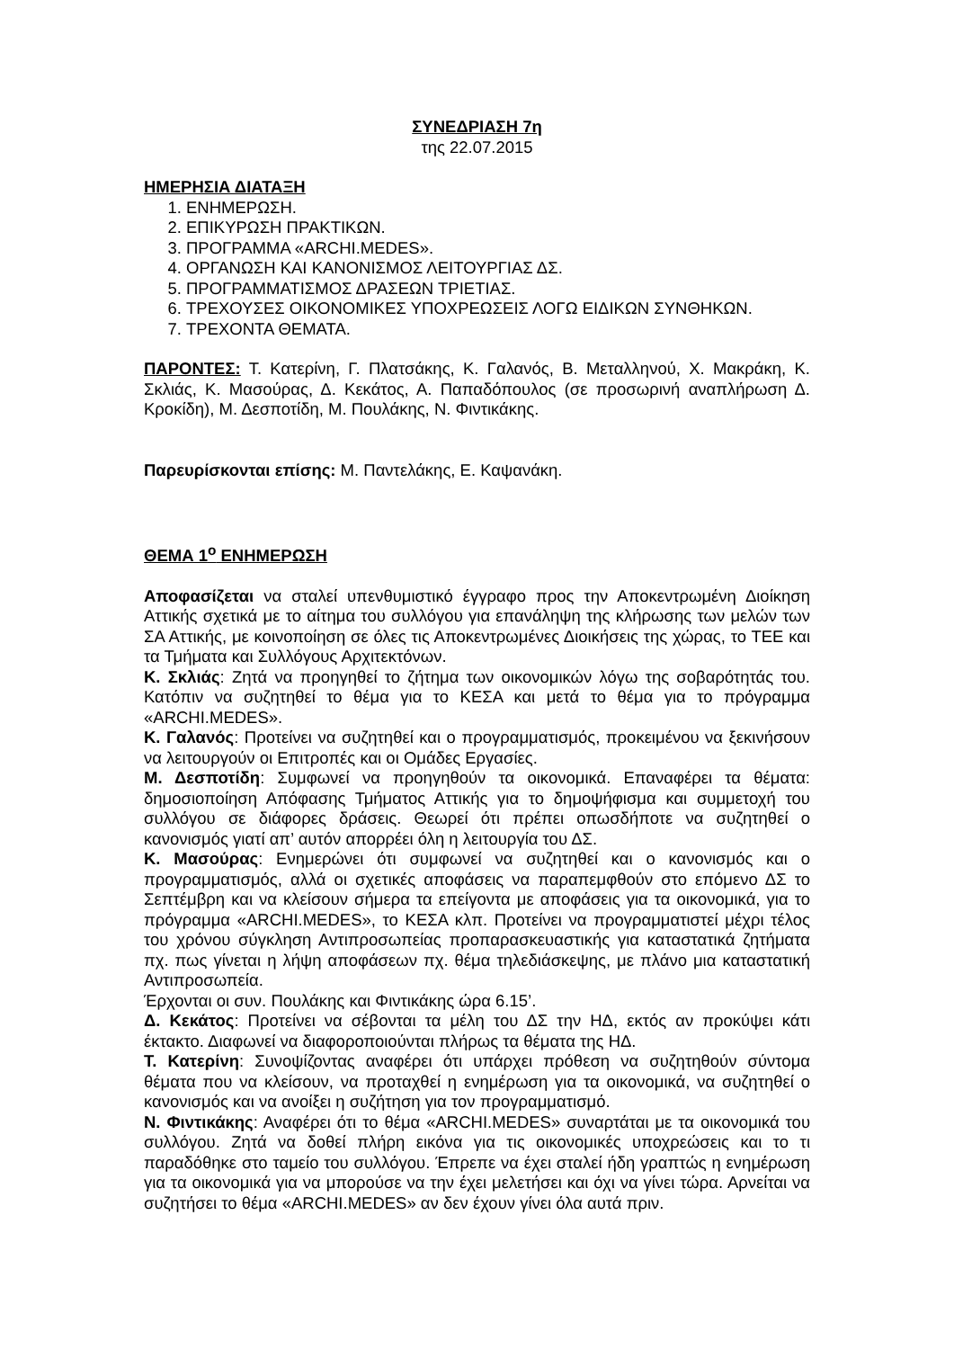ΣΥΝΕΔΡΙΑΣΗ 7η
της 22.07.2015
ΗΜΕΡΗΣΙΑ ΔΙΑΤΑΞΗ
1. ΕΝΗΜΕΡΩΣΗ.
2. ΕΠΙΚΥΡΩΣΗ ΠΡΑΚΤΙΚΩΝ.
3. ΠΡΟΓΡΑΜΜΑ «ARCHI.MEDES».
4. ΟΡΓΑΝΩΣΗ ΚΑΙ ΚΑΝΟΝΙΣΜΟΣ ΛΕΙΤΟΥΡΓΙΑΣ ΔΣ.
5. ΠΡΟΓΡΑΜΜΑΤΙΣΜΟΣ ΔΡΑΣΕΩΝ ΤΡΙΕΤΙΑΣ.
6. ΤΡΕΧΟΥΣΕΣ ΟΙΚΟΝΟΜΙΚΕΣ ΥΠΟΧΡΕΩΣΕΙΣ ΛΟΓΩ ΕΙΔΙΚΩΝ ΣΥΝΘΗΚΩΝ.
7. ΤΡΕΧΟΝΤΑ ΘΕΜΑΤΑ.
ΠΑΡΟΝΤΕΣ: Τ. Κατερίνη, Γ. Πλατσάκης, Κ. Γαλανός, Β. Μεταλληνού, Χ. Μακράκη, Κ. Σκλιάς, Κ. Μασούρας, Δ. Κεκάτος, Α. Παπαδόπουλος (σε προσωρινή αναπλήρωση Δ. Κροκίδη), Μ. Δεσποτίδη, Μ. Πουλάκης, Ν. Φιντικάκης.
Παρευρίσκονται επίσης: Μ. Παντελάκης, Ε. Καψανάκη.
ΘΕΜΑ 1<sup>ο</sup> ΕΝΗΜΕΡΩΣΗ
Αποφασίζεται να σταλεί υπενθυμιστικό έγγραφο προς την Αποκεντρωμένη Διοίκηση Αττικής σχετικά με το αίτημα του συλλόγου για επανάληψη της κλήρωσης των μελών των ΣΑ Αττικής, με κοινοποίηση σε όλες τις Αποκεντρωμένες Διοικήσεις της χώρας, το ΤΕΕ και τα Τμήματα και Συλλόγους Αρχιτεκτόνων.
Κ. Σκλιάς: Ζητά να προηγηθεί το ζήτημα των οικονομικών λόγω της σοβαρότητάς του. Κατόπιν να συζητηθεί το θέμα για το ΚΕΣΑ και μετά το θέμα για το πρόγραμμα «ARCHI.MEDES».
Κ. Γαλανός: Προτείνει να συζητηθεί και ο προγραμματισμός, προκειμένου να ξεκινήσουν να λειτουργούν οι Επιτροπές και οι Ομάδες Εργασίες.
Μ. Δεσποτίδη: Συμφωνεί να προηγηθούν τα οικονομικά. Επαναφέρει τα θέματα: δημοσιοποίηση Απόφασης Τμήματος Αττικής για το δημοψήφισμα και συμμετοχή του συλλόγου σε διάφορες δράσεις. Θεωρεί ότι πρέπει οπωσδήποτε να συζητηθεί ο κανονισμός γιατί απ’ αυτόν απορρέει όλη η λειτουργία του ΔΣ.
Κ. Μασούρας: Ενημερώνει ότι συμφωνεί να συζητηθεί και ο κανονισμός και ο προγραμματισμός, αλλά οι σχετικές αποφάσεις να παραπεμφθούν στο επόμενο ΔΣ το Σεπτέμβρη και να κλείσουν σήμερα τα επείγοντα με αποφάσεις για τα οικονομικά, για το πρόγραμμα «ARCHI.MEDES», το ΚΕΣΑ κλπ. Προτείνει να προγραμματιστεί μέχρι τέλος του χρόνου σύγκληση Αντιπροσωπείας προπαρασκευαστικής για καταστατικά ζητήματα πχ. πως γίνεται η λήψη αποφάσεων πχ. θέμα τηλεδιάσκεψης, με πλάνο μια καταστατική Αντιπροσωπεία.
Έρχονται οι συν. Πουλάκης και Φιντικάκης ώρα 6.15’.
Δ. Κεκάτος: Προτείνει να σέβονται τα μέλη του ΔΣ την ΗΔ, εκτός αν προκύψει κάτι έκτακτο. Διαφωνεί να διαφοροποιούνται πλήρως τα θέματα της ΗΔ.
Τ. Κατερίνη: Συνοψίζοντας αναφέρει ότι υπάρχει πρόθεση να συζητηθούν σύντομα θέματα που να κλείσουν, να προταχθεί η ενημέρωση για τα οικονομικά, να συζητηθεί ο κανονισμός και να ανοίξει η συζήτηση για τον προγραμματισμό.
Ν. Φιντικάκης: Αναφέρει ότι το θέμα «ARCHI.MEDES» συναρτάται με τα οικονομικά του συλλόγου. Ζητά να δοθεί πλήρη εικόνα για τις οικονομικές υποχρεώσεις και το τι παραδόθηκε στο ταμείο του συλλόγου. Έπρεπε να έχει σταλεί ήδη γραπτώς η ενημέρωση για τα οικονομικά για να μπορούσε να την έχει μελετήσει και όχι να γίνει τώρα. Αρνείται να συζητήσει το θέμα «ARCHI.MEDES» αν δεν έχουν γίνει όλα αυτά πριν.